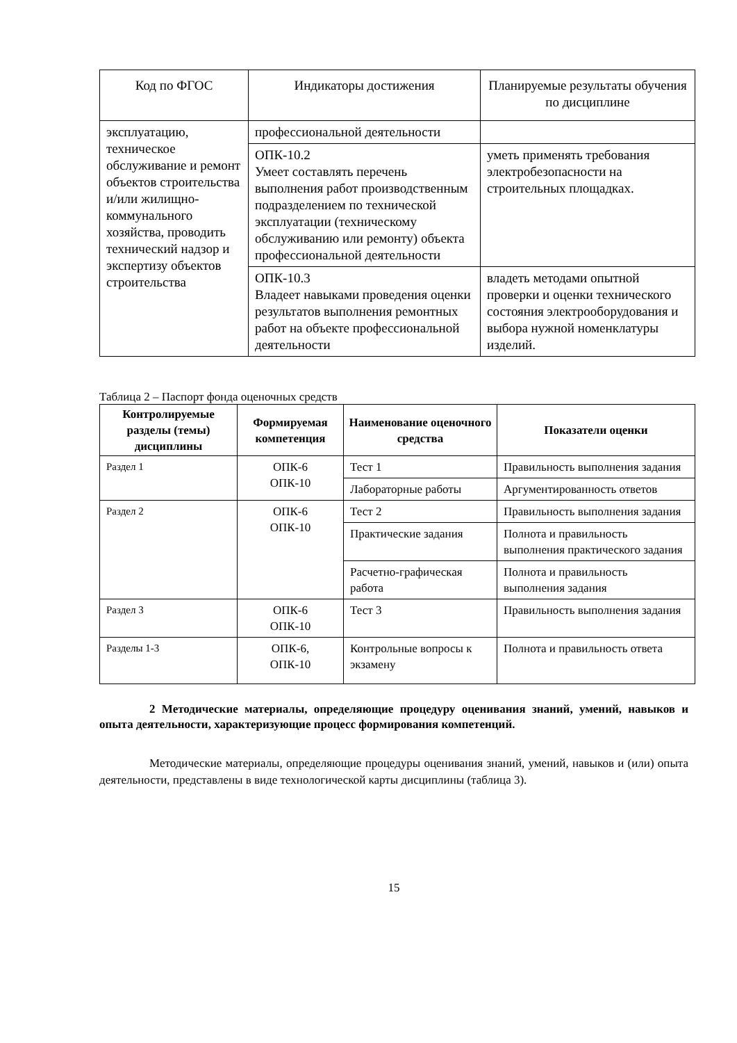| Код по ФГОС | Индикаторы достижения | Планируемые результаты обучения по дисциплине |
| --- | --- | --- |
| эксплуатацию, техническое обслуживание и ремонт объектов строительства и/или жилищно-коммунального хозяйства, проводить технический надзор и экспертизу объектов строительства | профессиональной деятельности | |
| | ОПК-10.2 Умеет составлять перечень выполнения работ производственным подразделением по технической эксплуатации (техническому обслуживанию или ремонту) объекта профессиональной деятельности | уметь применять требования электробезопасности на строительных площадках. |
| | ОПК-10.3 Владеет навыками проведения оценки результатов выполнения ремонтных работ на объекте профессиональной деятельности | владеть методами опытной проверки и оценки технического состояния электрооборудования и выбора нужной номенклатуры изделий. |
Таблица 2 – Паспорт фонда оценочных средств
| Контролируемые разделы (темы) дисциплины | Формируемая компетенция | Наименование оценочного средства | Показатели оценки |
| --- | --- | --- | --- |
| Раздел 1 | ОПК-6 ОПК-10 | Тест 1 | Правильность выполнения задания |
| | | Лабораторные работы | Аргументированность ответов |
| Раздел 2 | ОПК-6 ОПК-10 | Тест 2 | Правильность выполнения задания |
| | | Практические задания | Полнота и правильность выполнения практического задания |
| | | Расчетно-графическая работа | Полнота и правильность выполнения задания |
| Раздел 3 | ОПК-6 ОПК-10 | Тест 3 | Правильность выполнения задания |
| Разделы 1-3 | ОПК-6, ОПК-10 | Контрольные вопросы к экзамену | Полнота и правильность ответа |
2 Методические материалы, определяющие процедуру оценивания знаний, умений, навыков и опыта деятельности, характеризующие процесс формирования компетенций.
Методические материалы, определяющие процедуры оценивания знаний, умений, навыков и (или) опыта деятельности, представлены в виде технологической карты дисциплины (таблица 3).
15